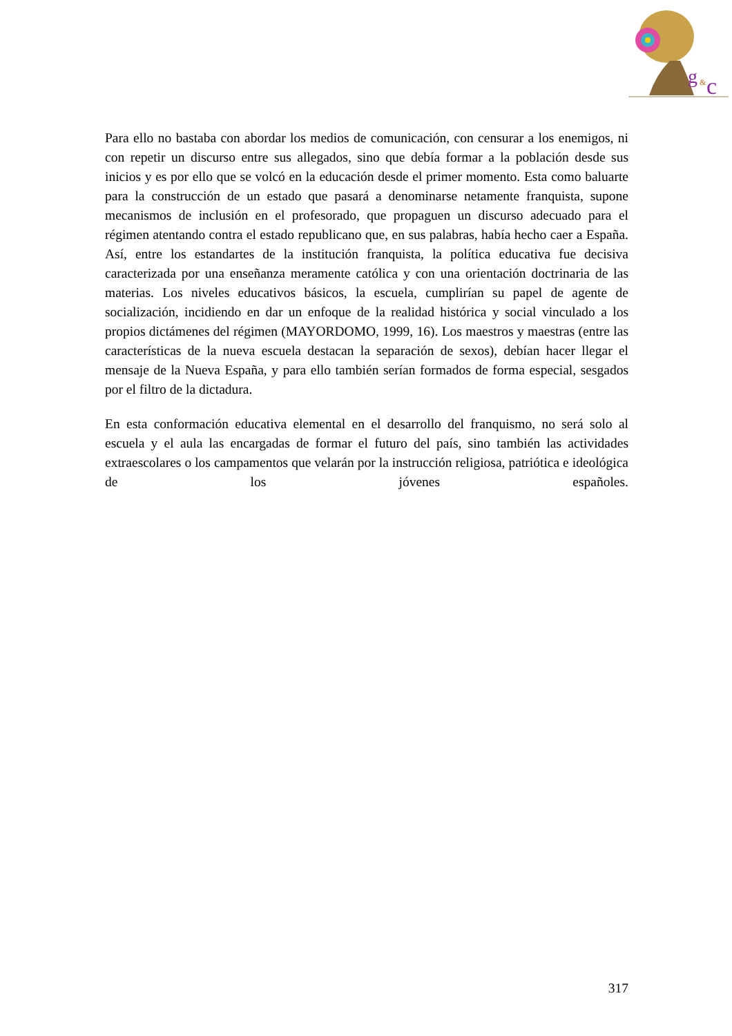g
&
c
Para ello no bastaba con abordar los medios de comunicación, con censurar a los enemigos, ni con repetir un discurso entre sus allegados, sino que debía formar a la población desde sus inicios y es por ello que se volcó en la educación desde el primer momento. Esta como baluarte para la construcción de un estado que pasará a denominarse netamente franquista, supone mecanismos de inclusión en el profesorado, que propaguen un discurso adecuado para el régimen atentando contra el estado republicano que, en sus palabras, había hecho caer a España. Así, entre los estandartes de la institución franquista, la política educativa fue decisiva caracterizada por una enseñanza meramente católica y con una orientación doctrinaria de las materias. Los niveles educativos básicos, la escuela, cumplirían su papel de agente de socialización, incidiendo en dar un enfoque de la realidad histórica y social vinculado a los propios dictámenes del régimen (MAYORDOMO, 1999, 16). Los maestros y maestras (entre las características de la nueva escuela destacan la separación de sexos), debían hacer llegar el mensaje de la Nueva España, y para ello también serían formados de forma especial, sesgados por el filtro de la dictadura.
En esta conformación educativa elemental en el desarrollo del franquismo, no será solo al escuela y el aula las encargadas de formar el futuro del país, sino también las actividades extraescolares o los campamentos que velarán por la instrucción religiosa, patriótica e ideológica de los jóvenes españoles.
317